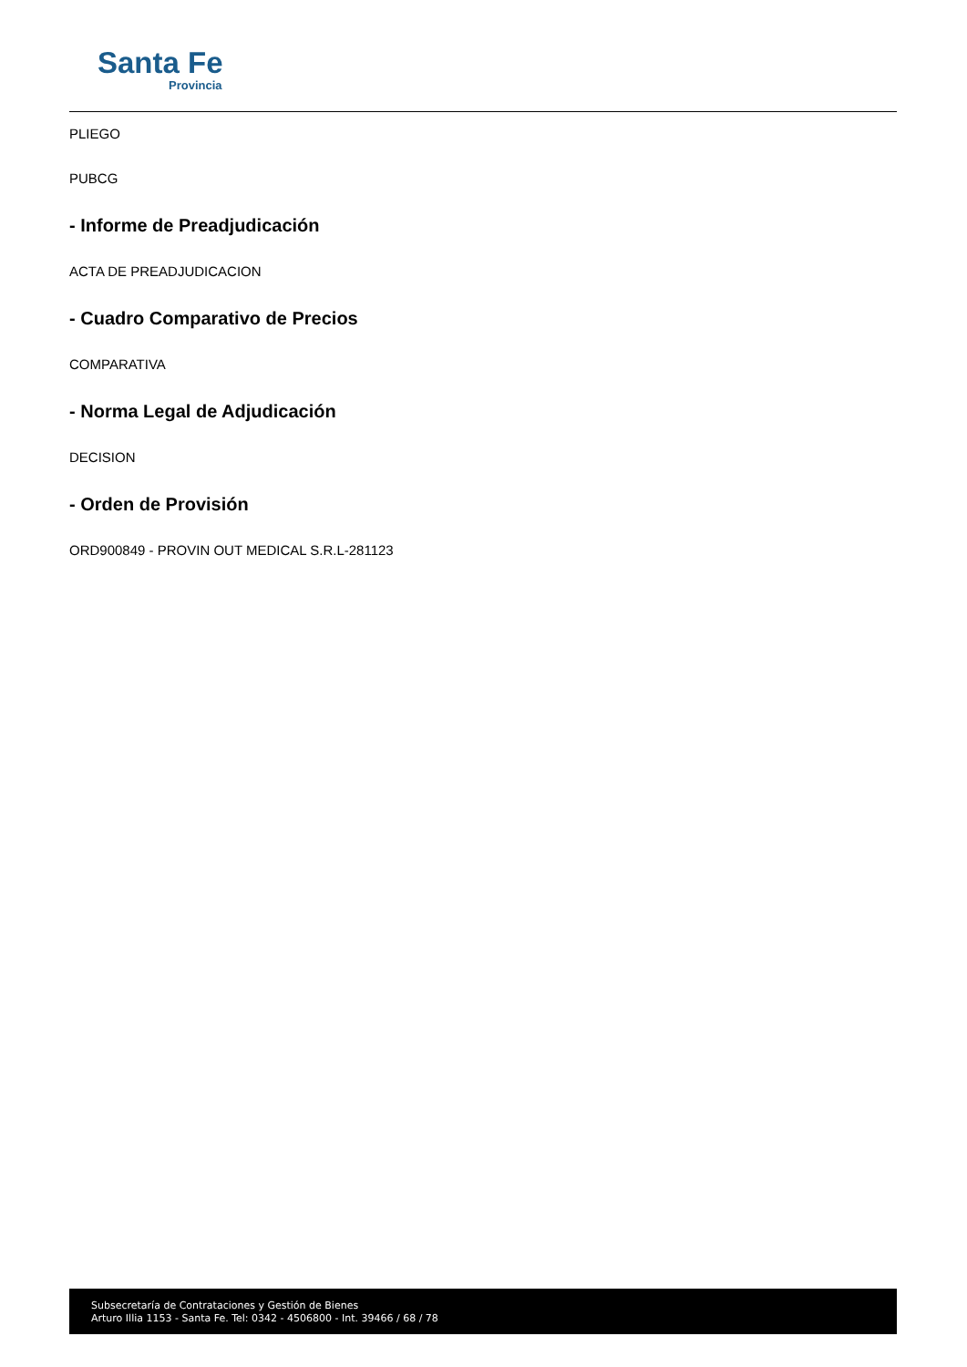Santa Fe
Provincia
PLIEGO
PUBCG
- Informe de Preadjudicación
ACTA DE PREADJUDICACION
- Cuadro Comparativo de Precios
COMPARATIVA
- Norma Legal de Adjudicación
DECISION
- Orden de Provisión
ORD900849 - PROVIN OUT MEDICAL S.R.L-281123
Subsecretaría de Contrataciones y Gestión de Bienes
Arturo Illia 1153 - Santa Fe. Tel: 0342 - 4506800 - Int. 39466 / 68 / 78